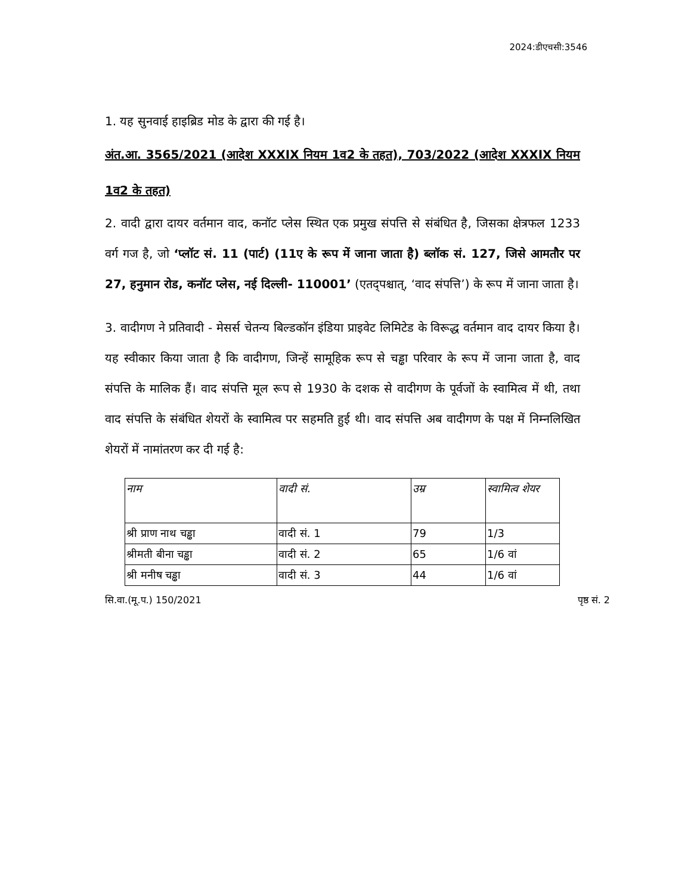2024:डीएचसी:3546
1. यह सुनवाई हाइब्रिड मोड के द्वारा की गई है।
अंत.आ. 3565/2021 (आदेश XXXIX नियम 1व2 के तहत), 703/2022 (आदेश XXXIX नियम 1व2 के तहत)
2. वादी द्वारा दायर वर्तमान वाद, कनॉट प्लेस स्थित एक प्रमुख संपत्ति से संबंधित है, जिसका क्षेत्रफल 1233 वर्ग गज है, जो ‘प्लॉट सं. 11 (पार्ट) (11ए के रूप में जाना जाता है) ब्लॉक सं. 127, जिसे आमतौर पर 27, हनुमान रोड, कनॉट प्लेस, नई दिल्ली- 110001’ (एतद्पश्चात्, ‘वाद संपत्ति’) के रूप में जाना जाता है।
3. वादीगण ने प्रतिवादी - मेसर्स चेतन्य बिल्डकॉन इंडिया प्राइवेट लिमिटेड के विरूद्ध वर्तमान वाद दायर किया है। यह स्वीकार किया जाता है कि वादीगण, जिन्हें सामूहिक रूप से चड्ढा परिवार के रूप में जाना जाता है, वाद संपत्ति के मालिक हैं। वाद संपत्ति मूल रूप से 1930 के दशक से वादीगण के पूर्वजों के स्वामित्व में थी, तथा वाद संपत्ति के संबंधित शेयरों के स्वामित्व पर सहमति हुई थी। वाद संपत्ति अब वादीगण के पक्ष में निम्नलिखित शेयरों में नामांतरण कर दी गई है:
| नाम | वादी सं. | उम्र | स्वामित्व शेयर |
| --- | --- | --- | --- |
| श्री प्राण नाथ चड्ढा | वादी सं. 1 | 79 | 1/3 |
| श्रीमती बीना चड्ढा | वादी सं. 2 | 65 | 1/6 वां |
| श्री मनीष चड्ढा | वादी सं. 3 | 44 | 1/6 वां |
सि.वा.(मू.प.) 150/2021 पृष्ठ सं. 2